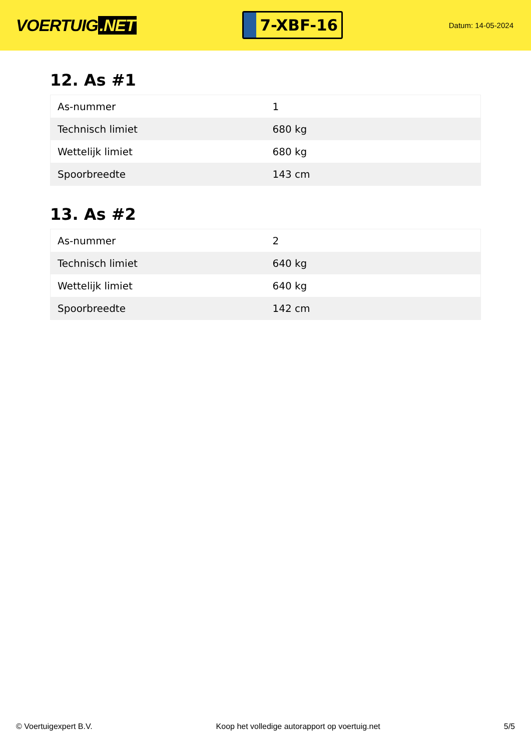VOERTUIG.NET
7-XBF-16
Datum: 14-05-2024
12. As #1
| As-nummer | 1 |
| Technisch limiet | 680 kg |
| Wettelijk limiet | 680 kg |
| Spoorbreedte | 143 cm |
13. As #2
| As-nummer | 2 |
| Technisch limiet | 640 kg |
| Wettelijk limiet | 640 kg |
| Spoorbreedte | 142 cm |
© Voertuigexpert B.V. Koop het volledige autorapport op voertuig.net 5/5